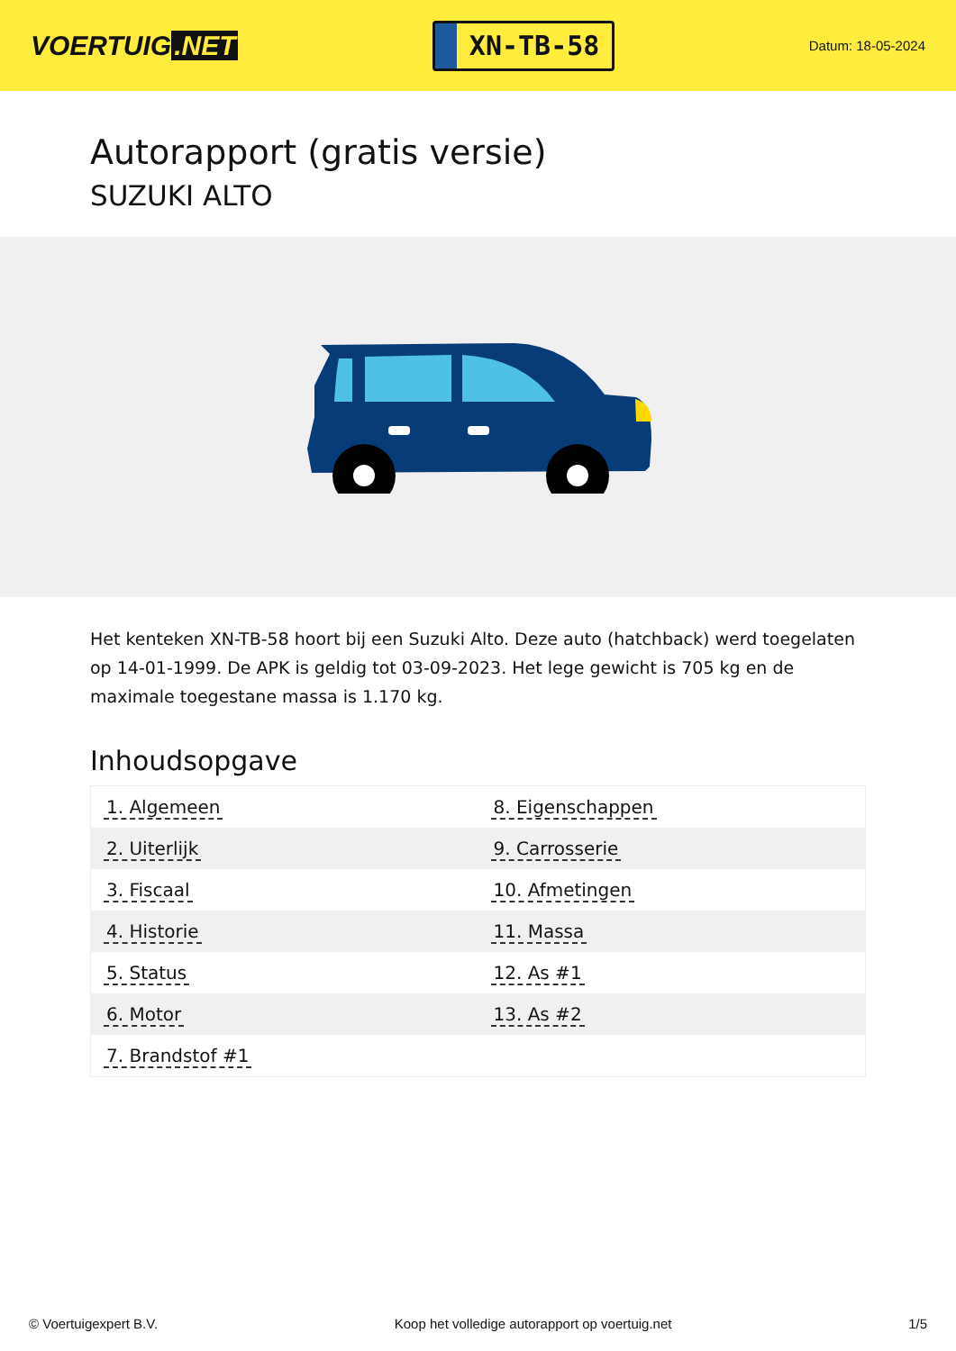VOERTUIG.NET
XN-TB-58
Datum: 18-05-2024
Autorapport (gratis versie)
SUZUKI ALTO
Het kenteken XN-TB-58 hoort bij een Suzuki Alto. Deze auto (hatchback) werd toegelaten op 14-01-1999. De APK is geldig tot 03-09-2023. Het lege gewicht is 705 kg en de maximale toegestane massa is 1.170 kg.
Inhoudsopgave
| 1. Algemeen | 8. Eigenschappen |
| 2. Uiterlijk | 9. Carrosserie |
| 3. Fiscaal | 10. Afmetingen |
| 4. Historie | 11. Massa |
| 5. Status | 12. As #1 |
| 6. Motor | 13. As #2 |
| 7. Brandstof #1 | |
© Voertuigexpert B.V. Koop het volledige autorapport op voertuig.net 1/5